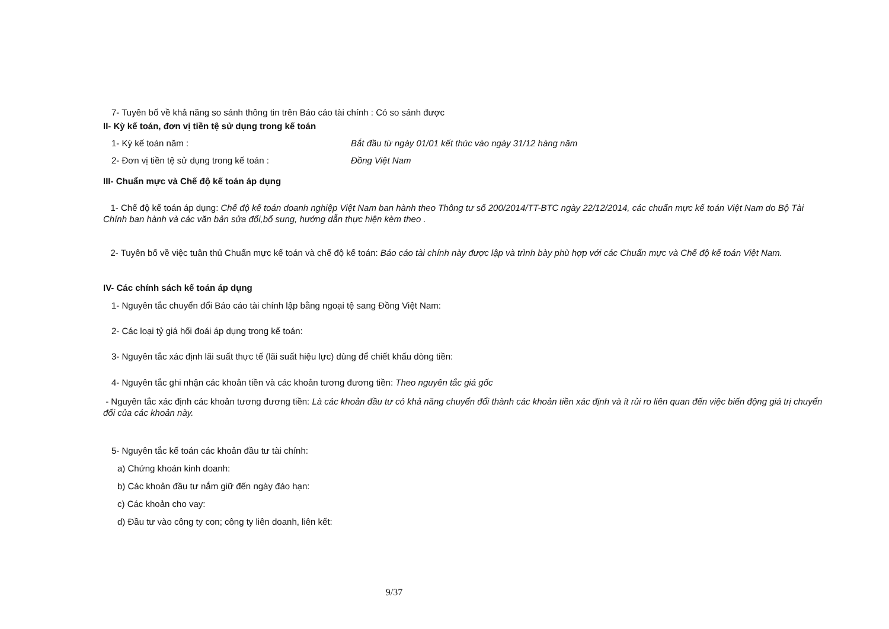7- Tuyên bố về khả năng so sánh thông tin trên Báo cáo tài chính : Có so sánh được
II- Kỳ kế toán, đơn vị tiền tệ sử dụng trong kế toán
1- Kỳ kế toán năm : Bắt đầu từ ngày 01/01 kết thúc vào ngày 31/12 hàng năm
2- Đơn vị tiền tệ sử dụng trong kế toán : Đồng Việt Nam
III- Chuẩn mực và Chế độ kế toán áp dụng
1- Chế độ kế toán áp dụng: Chế độ kế toán doanh nghiệp Việt Nam ban hành theo Thông tư số 200/2014/TT-BTC ngày 22/12/2014, các chuẩn mực kế toán Việt Nam do Bộ Tài Chính ban hành và các văn bản sửa đổi,bổ sung, hướng dẫn thực hiện kèm theo .
2- Tuyên bố về việc tuân thủ Chuẩn mực kế toán và chế độ kế toán: Báo cáo tài chính này được lập và trình bày phù hợp với các Chuẩn mực và Chế độ kế toán Việt Nam.
IV- Các chính sách kế toán áp dụng
1- Nguyên tắc chuyển đổi Báo cáo tài chính lập bằng ngoại tệ sang Đồng Việt Nam:
2- Các loại tỷ giá hối đoái áp dụng trong kế toán:
3- Nguyên tắc xác định lãi suất thực tế (lãi suất hiệu lực) dùng để chiết khấu dòng tiền:
4- Nguyên tắc ghi nhận các khoản tiền và các khoản tương đương tiền: Theo nguyên tắc giá gốc
- Nguyên tắc xác định các khoản tương đương tiền: Là các khoản đầu tư có khả năng chuyển đổi thành các khoản tiền xác định và ít rủi ro liên quan đến việc biến động giá trị chuyển đổi của các khoản này.
5- Nguyên tắc kế toán các khoản đầu tư tài chính:
a) Chứng khoán kinh doanh:
b) Các khoản đầu tư nắm giữ đến ngày đáo hạn:
c) Các khoản cho vay:
d) Đầu tư vào công ty con; công ty liên doanh, liên kết:
9/37